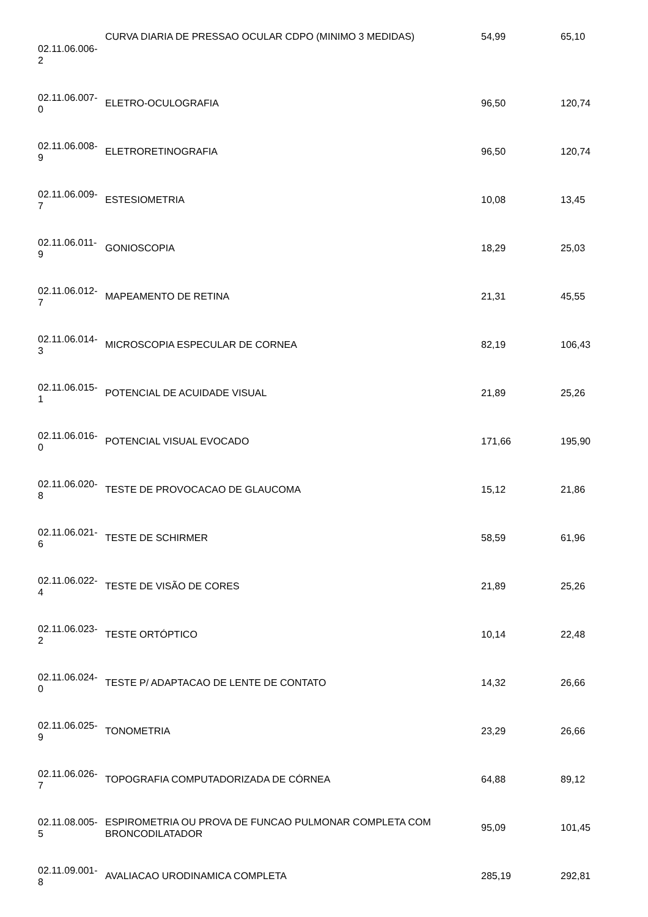| 02.11.06.006- 2 | CURVA DIARIA DE PRESSAO OCULAR CDPO (MINIMO 3 MEDIDAS) | 54,99 | 65,10 |
| 02.11.06.007- 0 | ELETRO-OCULOGRAFIA | 96,50 | 120,74 |
| 02.11.06.008- 9 | ELETRORETINOGRAFIA | 96,50 | 120,74 |
| 02.11.06.009- 7 | ESTESIOMETRIA | 10,08 | 13,45 |
| 02.11.06.011- 9 | GONIOSCOPIA | 18,29 | 25,03 |
| 02.11.06.012- 7 | MAPEAMENTO DE RETINA | 21,31 | 45,55 |
| 02.11.06.014- 3 | MICROSCOPIA ESPECULAR DE CORNEA | 82,19 | 106,43 |
| 02.11.06.015- 1 | POTENCIAL DE ACUIDADE VISUAL | 21,89 | 25,26 |
| 02.11.06.016- 0 | POTENCIAL VISUAL EVOCADO | 171,66 | 195,90 |
| 02.11.06.020- 8 | TESTE DE PROVOCACAO DE GLAUCOMA | 15,12 | 21,86 |
| 02.11.06.021- 6 | TESTE DE SCHIRMER | 58,59 | 61,96 |
| 02.11.06.022- 4 | TESTE DE VISÃO DE CORES | 21,89 | 25,26 |
| 02.11.06.023- 2 | TESTE ORTÓPTICO | 10,14 | 22,48 |
| 02.11.06.024- 0 | TESTE P/ ADAPTACAO DE LENTE DE CONTATO | 14,32 | 26,66 |
| 02.11.06.025- 9 | TONOMETRIA | 23,29 | 26,66 |
| 02.11.06.026- 7 | TOPOGRAFIA COMPUTADORIZADA DE CÓRNEA | 64,88 | 89,12 |
| 02.11.08.005- 5 | ESPIROMETRIA OU PROVA DE FUNCAO PULMONAR COMPLETA COM BRONCODILATADOR | 95,09 | 101,45 |
| 02.11.09.001- 8 | AVALIACAO URODINAMICA COMPLETA | 285,19 | 292,81 |